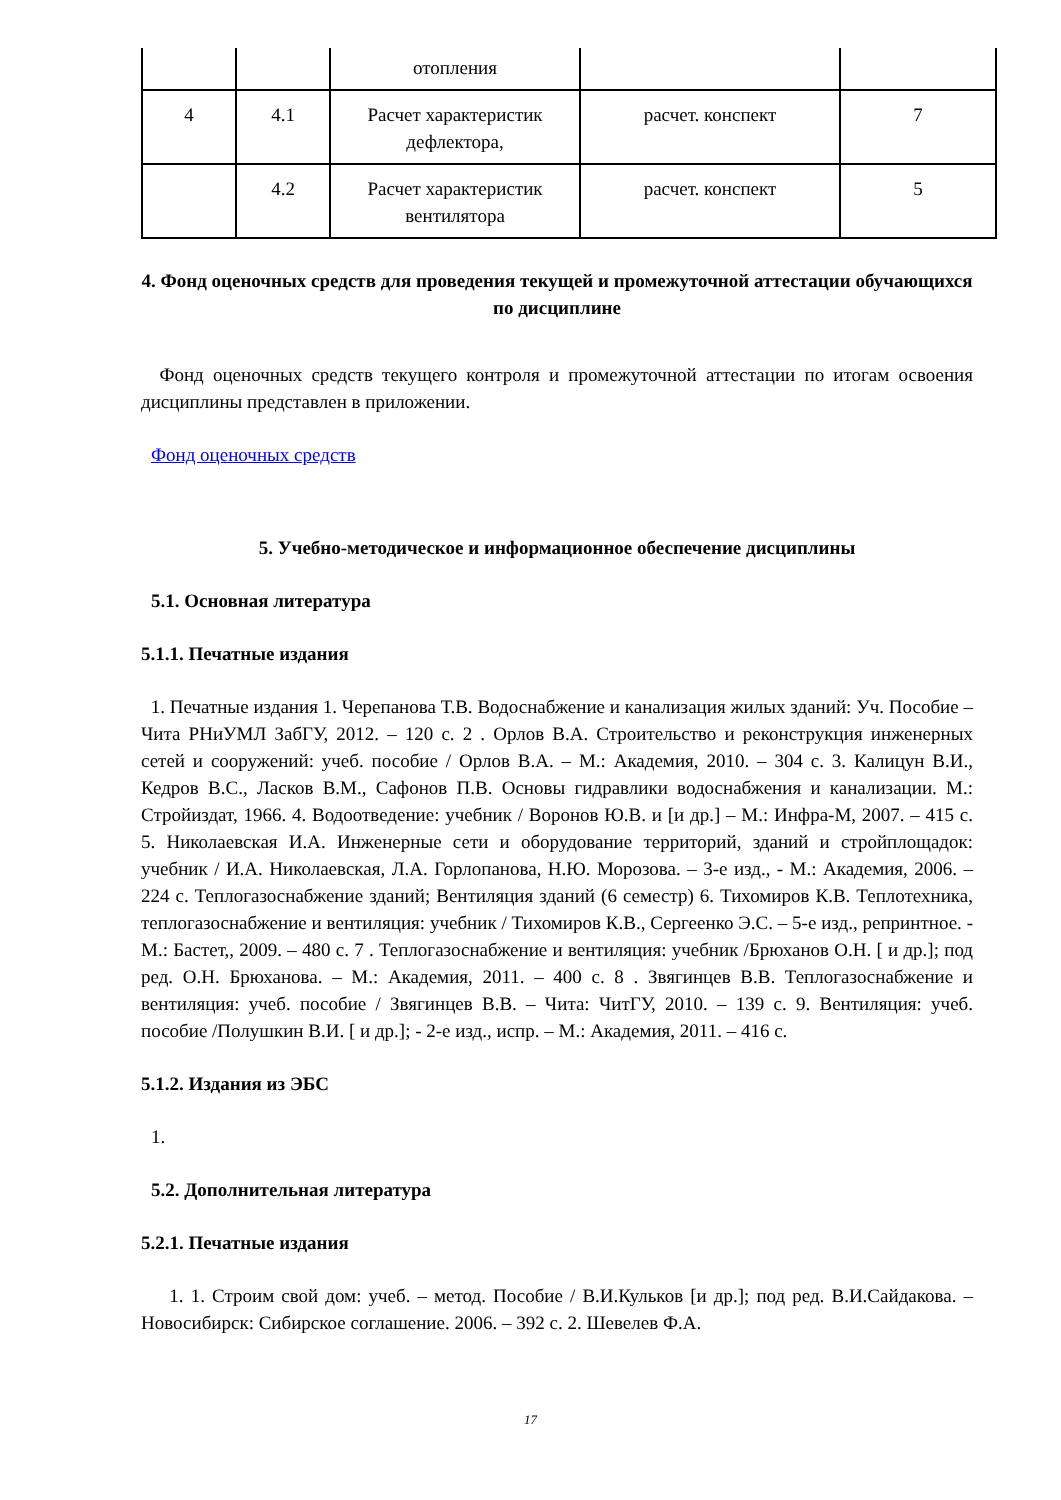| | | отопления | | |
| 4 | 4.1 | Расчет характеристик дефлектора, | расчет. конспект | 7 |
| | 4.2 | Расчет характеристик вентилятора | расчет. конспект | 5 |
4. Фонд оценочных средств для проведения текущей и промежуточной аттестации обучающихся по дисциплине
Фонд оценочных средств текущего контроля и промежуточной аттестации по итогам освоения дисциплины представлен в приложении.
Фонд оценочных средств
5. Учебно-методическое и информационное обеспечение дисциплины
5.1. Основная литература
5.1.1. Печатные издания
1. Печатные издания 1. Черепанова Т.В. Водоснабжение и канализация жилых зданий: Уч. Пособие – Чита РНиУМЛ ЗабГУ, 2012. – 120 с. 2 . Орлов В.А. Строительство и реконструкция инженерных сетей и сооружений: учеб. пособие / Орлов В.А. – М.: Академия, 2010. – 304 с. 3. Калицун В.И., Кедров В.С., Ласков В.М., Сафонов П.В. Основы гидравлики водоснабжения и канализации. М.: Стройиздат, 1966. 4. Водоотведение: учебник / Воронов Ю.В. и [и др.] – М.: Инфра-М, 2007. – 415 с. 5. Николаевская И.А. Инженерные сети и оборудование территорий, зданий и стройплощадок: учебник / И.А. Николаевская, Л.А. Горлопанова, Н.Ю. Морозова. – 3-е изд., - М.: Академия, 2006. – 224 с. Теплогазоснабжение зданий; Вентиляция зданий (6 семестр) 6. Тихомиров К.В. Теплотехника, теплогазоснабжение и вентиляция: учебник / Тихомиров К.В., Сергеенко Э.С. – 5-е изд., репринтное. - М.: Бастет,, 2009. – 480 с. 7 . Теплогазоснабжение и вентиляция: учебник /Брюханов О.Н. [ и др.]; под ред. О.Н. Брюханова. – М.: Академия, 2011. – 400 с. 8 . Звягинцев В.В. Теплогазоснабжение и вентиляция: учеб. пособие / Звягинцев В.В. – Чита: ЧитГУ, 2010. – 139 с. 9. Вентиляция: учеб. пособие /Полушкин В.И. [ и др.]; - 2-е изд., испр. – М.: Академия, 2011. – 416 с.
5.1.2. Издания из ЭБС
1.
5.2. Дополнительная литература
5.2.1. Печатные издания
1. 1. Строим свой дом: учеб. – метод. Пособие / В.И.Кульков [и др.]; под ред. В.И.Сайдакова. – Новосибирск: Сибирское соглашение. 2006. – 392 с. 2. Шевелев Ф.А.
17